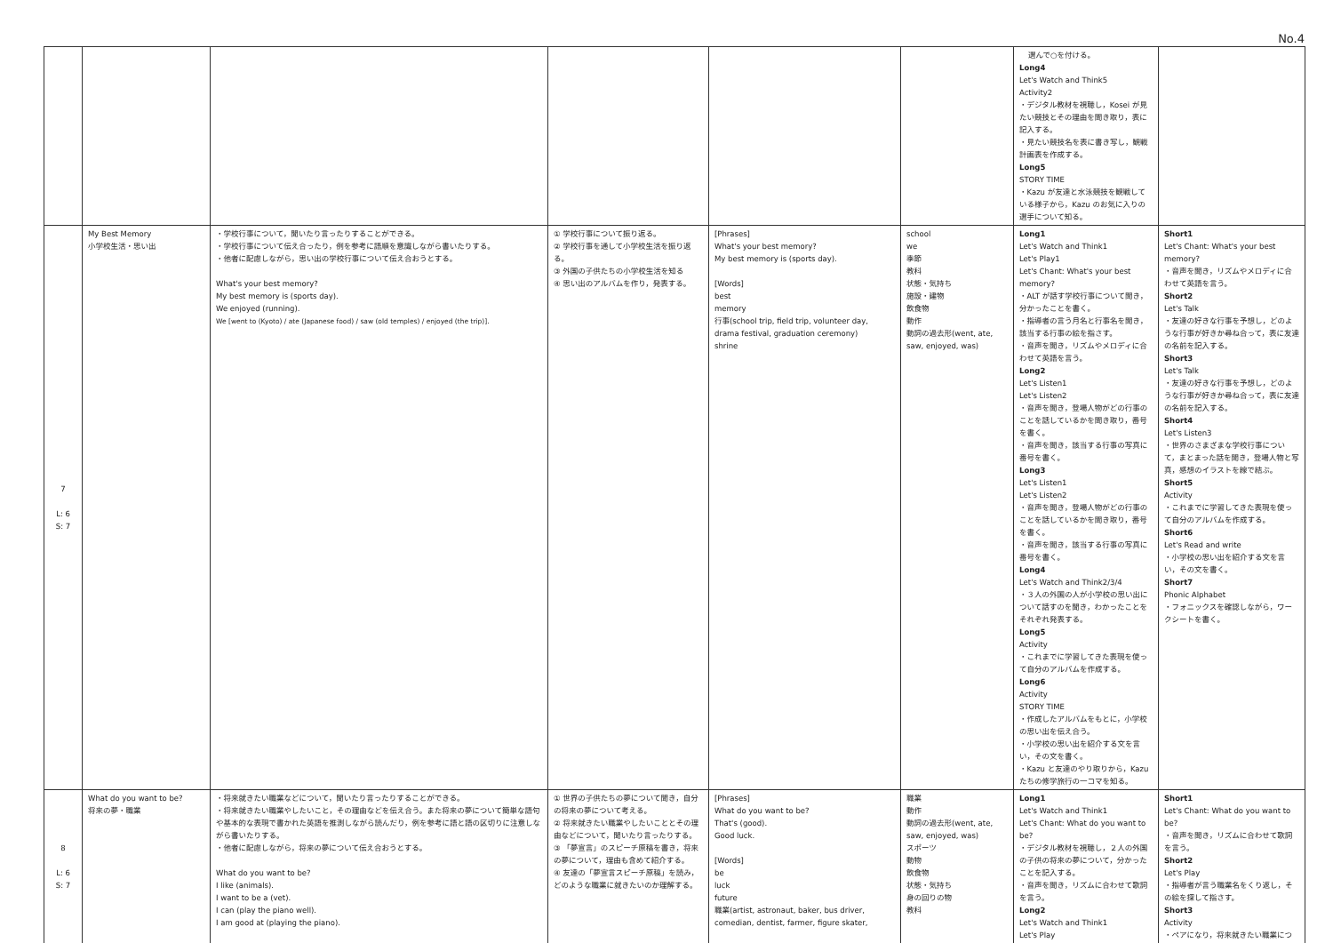No.4
| | | | | | | 選んで○を付ける。 Long4 Let's Watch and Think5 Activity2 ・デジタル教材を視聴し，Kosei が見たい競技とその理由を聞き取り，表に記入する。 ・見たい競技名を表に書き写し，観戦計画表を作成する。 Long5 STORY TIME ・Kazu が友達と水泳競技を観戦している様子から，Kazu のお気に入りの選手について知る。 | |
| 7 L: 6 S: 7 | My Best Memory 小学校生活・思い出 | ・学校行事について，聞いたり言ったりすることができる。 ・学校行事について伝え合ったり，例を参考に語順を意識しながら書いたりする。 ・他者に配慮しながら，思い出の学校行事について伝え合おうとする。 What's your best memory? My best memory is (sports day). We enjoyed (running). We [went to (Kyoto) / ate (Japanese food) / saw (old temples) / enjoyed (the trip)]. | ① 学校行事について振り返る。 ② 学校行事を通して小学校生活を振り返る。 ③ 外国の子供たちの小学校生活を知る ④ 思い出のアルバムを作り，発表する。 | [Phrases] What's your best memory? My best memory is (sports day). [Words] best memory 行事(school trip, field trip, volunteer day, drama festival, graduation ceremony) shrine | school we 季節 教科 状態・気持ち 施設・建物 飲食物 動作 動詞の過去形(went, ate, saw, enjoyed, was) | Long1 Let's Watch and Think1 Let's Play1 Let's Chant: What's your best memory? ・ALT が話す学校行事について聞き，分かったことを書く。 ・指導者の言う月名と行事名を聞き，該当する行事の絵を指さす。 ・音声を聞き，リズムやメロディに合わせて英語を言う。 Long2 Let's Listen1 Let's Listen2 ・音声を聞き，登場人物がどの行事のことを話しているかを聞き取り，番号を書く。 ・音声を聞き，該当する行事の写真に番号を書く。 Long3 Let's Listen1 Let's Listen2 ・音声を聞き，登場人物がどの行事のことを話しているかを聞き取り，番号を書く。 ・音声を聞き，該当する行事の写真に番号を書く。 Long4 Let's Watch and Think2/3/4 ・３人の外国の人が小学校の思い出について話すのを聞き，わかったことをそれぞれ発表する。 Long5 Activity ・これまでに学習してきた表現を使って自分のアルバムを作成する。 Long6 Activity STORY TIME ・作成したアルバムをもとに，小学校の思い出を伝え合う。 ・小学校の思い出を紹介する文を言い，その文を書く。 ・Kazu と友達のやり取りから，Kazu たちの修学旅行の一コマを知る。 | Short1 Let's Chant: What's your best memory? ・音声を聞き，リズムやメロディに合わせて英語を言う。 Short2 Let's Talk ・友達の好きな行事を予想し，どのような行事が好きか尋ね合って，表に友達の名前を記入する。 Short3 Let's Talk ・友達の好きな行事を予想し，どのような行事が好きか尋ね合って，表に友達の名前を記入する。 Short4 Let's Listen3 ・世界のさまざまな学校行事について，まとまった話を聞き，登場人物と写真，感想のイラストを線で結ぶ。 Short5 Activity ・これまでに学習してきた表現を使って自分のアルバムを作成する。 Short6 Let's Read and write ・小学校の思い出を紹介する文を言い，その文を書く。 Short7 Phonic Alphabet ・フォニックスを確認しながら，ワークシートを書く。 |
| 8 L: 6 S: 7 | What do you want to be? 将来の夢・職業 | ・将来就きたい職業などについて，聞いたり言ったりすることができる。 ・将来就きたい職業やしたいこと，その理由などを伝え合う。また将来の夢について簡単な語句や基本的な表現で書かれた英語を推測しながら読んだり，例を参考に語と語の区切りに注意しながら書いたりする。 ・他者に配慮しながら，将来の夢について伝え合おうとする。 What do you want to be? I like (animals). I want to be a (vet). I can (play the piano well). I am good at (playing the piano). | ① 世界の子供たちの夢について聞き，自分の将来の夢について考える。 ② 将来就きたい職業やしたいこととその理由などについて，聞いたり言ったりする。 ③ 「夢宣言」のスピーチ原稿を書き，将来の夢について，理由も含めて紹介する。 ④ 友達の「夢宣言スピーチ原稿」を読み，どのような職業に就きたいのか理解する。 | [Phrases] What do you want to be? That's (good). Good luck. [Words] be luck future 職業(artist, astronaut, baker, bus driver, comedian, dentist, farmer, figure skater, | 職業 動作 動詞の過去形(went, ate, saw, enjoyed, was) スポーツ 動物 飲食物 状態・気持ち 身の回りの物 教科 | Long1 Let's Watch and Think1 Let's Chant: What do you want to be? ・デジタル教材を視聴し，２人の外国の子供の将来の夢について，分かったことを記入する。 ・音声を聞き，リズムに合わせて歌詞を言う。 Long2 Let's Watch and Think1 Let's Play | Short1 Let's Chant: What do you want to be? ・音声を聞き，リズムに合わせて歌詞を言う。 Short2 Let's Play ・指導者が言う職業名をくり返し，その絵を探して指さす。 Short3 Activity ・ペアになり，将来就きたい職業につ |